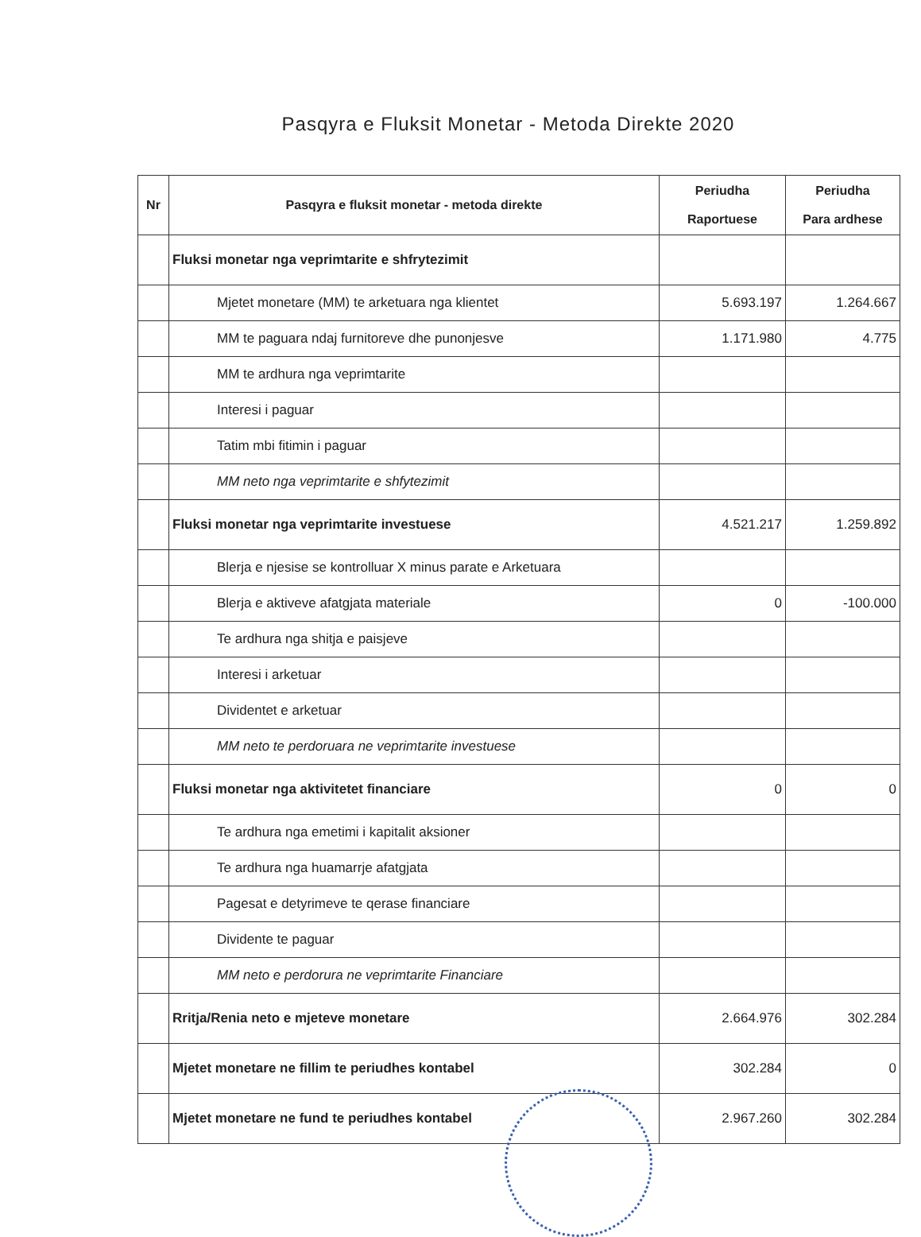Pasqyra e Fluksit Monetar - Metoda Direkte 2020
| Nr | Pasqyra e fluksit monetar - metoda direkte | Periudha Raportuese | Periudha Para ardhese |
| --- | --- | --- | --- |
| | Fluksi monetar nga veprimtarite e shfrytezimit | | |
| | Mjetet monetare (MM) te arketuara nga klientet | 5.693.197 | 1.264.667 |
| | MM te paguara ndaj furnitoreve dhe punonjesve | 1.171.980 | 4.775 |
| | MM te ardhura nga veprimtarite | | |
| | Interesi i paguar | | |
| | Tatim mbi fitimin i paguar | | |
| | MM neto nga veprimtarite e shfytezimit | | |
| | Fluksi monetar nga veprimtarite investuese | 4.521.217 | 1.259.892 |
| | Blerja e njesise se kontrolluar X minus parate e Arketuara | | |
| | Blerja e aktiveve afatgjata materiale | 0 | -100.000 |
| | Te ardhura nga shitja e paisjeve | | |
| | Interesi i arketuar | | |
| | Dividentet e arketuar | | |
| | MM neto te perdoruara ne veprimtarite investuese | | |
| | Fluksi monetar nga aktivitetet financiare | 0 | 0 |
| | Te ardhura nga emetimi i kapitalit aksioner | | |
| | Te ardhura nga huamarrje afatgjata | | |
| | Pagesat e detyrimeve te qerase financiare | | |
| | Dividente te paguar | | |
| | MM neto e perdorura ne veprimtarite Financiare | | |
| | Rritja/Renia neto e mjeteve monetare | 2.664.976 | 302.284 |
| | Mjetet monetare ne fillim te periudhes kontabel | 302.284 | 0 |
| | Mjetet monetare ne fund te periudhes kontabel | 2.967.260 | 302.284 |